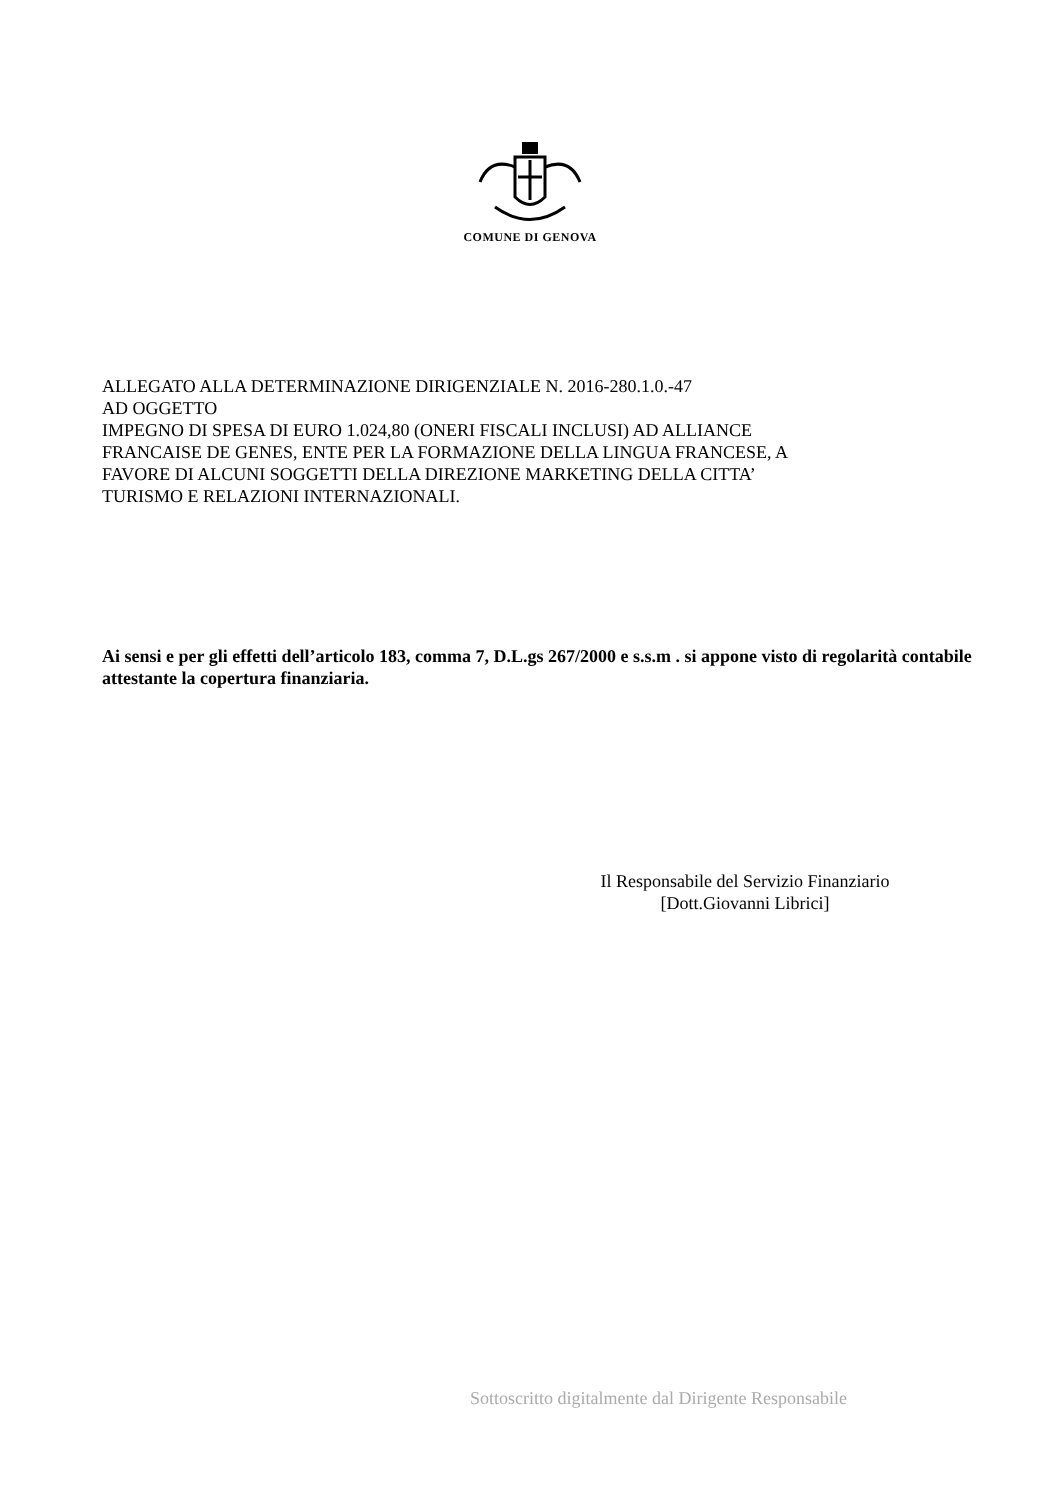COMUNE DI GENOVA
ALLEGATO ALLA DETERMINAZIONE DIRIGENZIALE N. 2016-280.1.0.-47
AD OGGETTO
IMPEGNO DI SPESA DI EURO 1.024,80 (ONERI FISCALI INCLUSI) AD ALLIANCE
FRANCAISE DE GENES, ENTE PER LA FORMAZIONE DELLA LINGUA FRANCESE, A
FAVORE DI ALCUNI SOGGETTI DELLA DIREZIONE MARKETING DELLA CITTA’
TURISMO E RELAZIONI INTERNAZIONALI.
Ai sensi e per gli effetti dell’articolo 183, comma 7, D.L.gs 267/2000 e s.s.m . si appone visto di regolarità contabile attestante la copertura finanziaria.
Il Responsabile del Servizio Finanziario
[Dott.Giovanni Librici]
Sottoscritto digitalmente dal Dirigente Responsabile